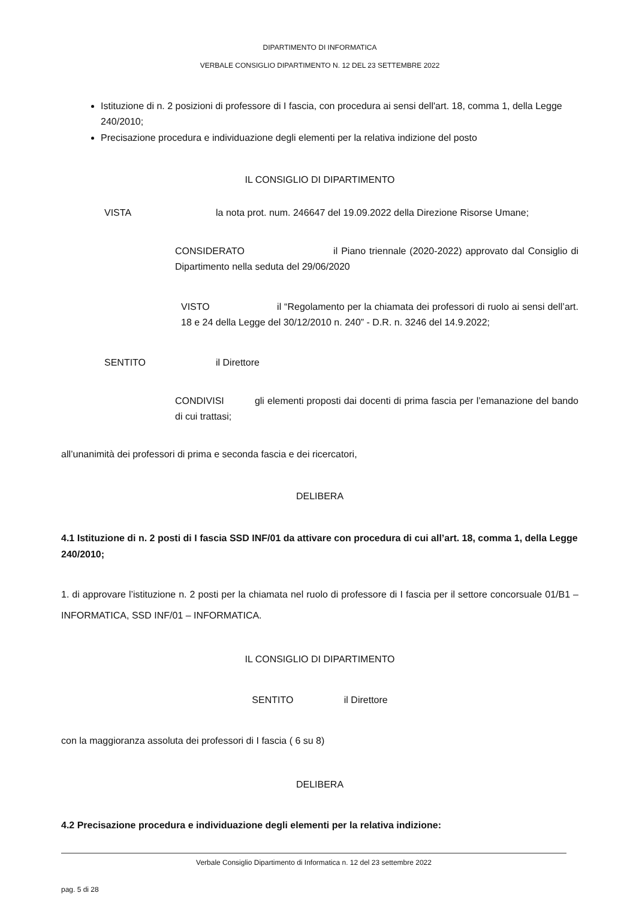DIPARTIMENTO DI INFORMATICA
VERBALE CONSIGLIO DIPARTIMENTO N. 12 DEL 23 SETTEMBRE 2022
Istituzione di n. 2 posizioni di professore di I fascia, con procedura ai sensi dell'art. 18, comma 1, della Legge 240/2010;
Precisazione procedura e individuazione degli elementi per la relativa indizione del posto
IL CONSIGLIO DI DIPARTIMENTO
VISTA la nota prot. num. 246647 del 19.09.2022 della Direzione Risorse Umane;
CONSIDERATO il Piano triennale (2020-2022) approvato dal Consiglio di Dipartimento nella seduta del 29/06/2020
VISTO il “Regolamento per la chiamata dei professori di ruolo ai sensi dell’art. 18 e 24 della Legge del 30/12/2010 n. 240” - D.R. n. 3246 del 14.9.2022;
SENTITO il Direttore
CONDIVISI gli elementi proposti dai docenti di prima fascia per l’emanazione del bando di cui trattasi;
all’unanimità dei professori di prima e seconda fascia e dei ricercatori,
DELIBERA
4.1 Istituzione di n. 2 posti di I fascia SSD INF/01 da attivare con procedura di cui all’art. 18, comma 1, della Legge 240/2010;
1. di approvare l’istituzione n. 2 posti per la chiamata nel ruolo di professore di I fascia per il settore concorsuale 01/B1 – INFORMATICA, SSD INF/01 – INFORMATICA.
IL CONSIGLIO DI DIPARTIMENTO
SENTITO il Direttore
con la maggioranza assoluta dei professori di I fascia ( 6 su 8)
DELIBERA
4.2 Precisazione procedura e individuazione degli elementi per la relativa indizione:
Verbale Consiglio Dipartimento di Informatica n. 12 del 23 settembre 2022
pag. 5 di 28